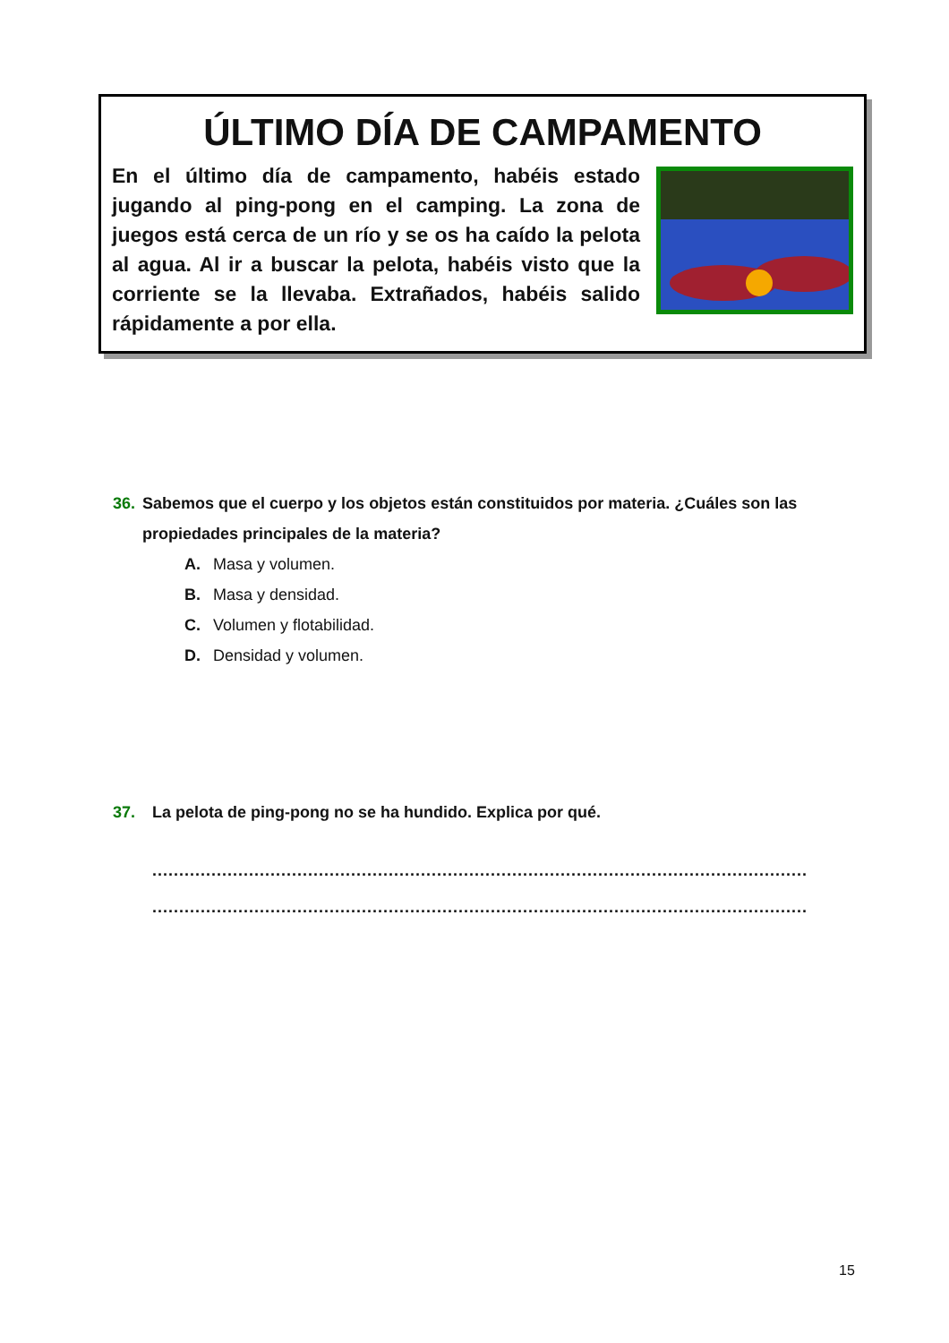ÚLTIMO DÍA DE CAMPAMENTO
En el último día de campamento, habéis estado jugando al ping-pong en el camping. La zona de juegos está cerca de un río y se os ha caído la pelota al agua. Al ir a buscar la pelota, habéis visto que la corriente se la llevaba. Extrañados, habéis salido rápidamente a por ella.
36. Sabemos que el cuerpo y los objetos están constituidos por materia. ¿Cuáles son las propiedades principales de la materia?
A. Masa y volumen.
B. Masa y densidad.
C. Volumen y flotabilidad.
D. Densidad y volumen.
37. La pelota de ping-pong no se ha hundido. Explica por qué.
..........................................................................................................................
..........................................................................................................................
15